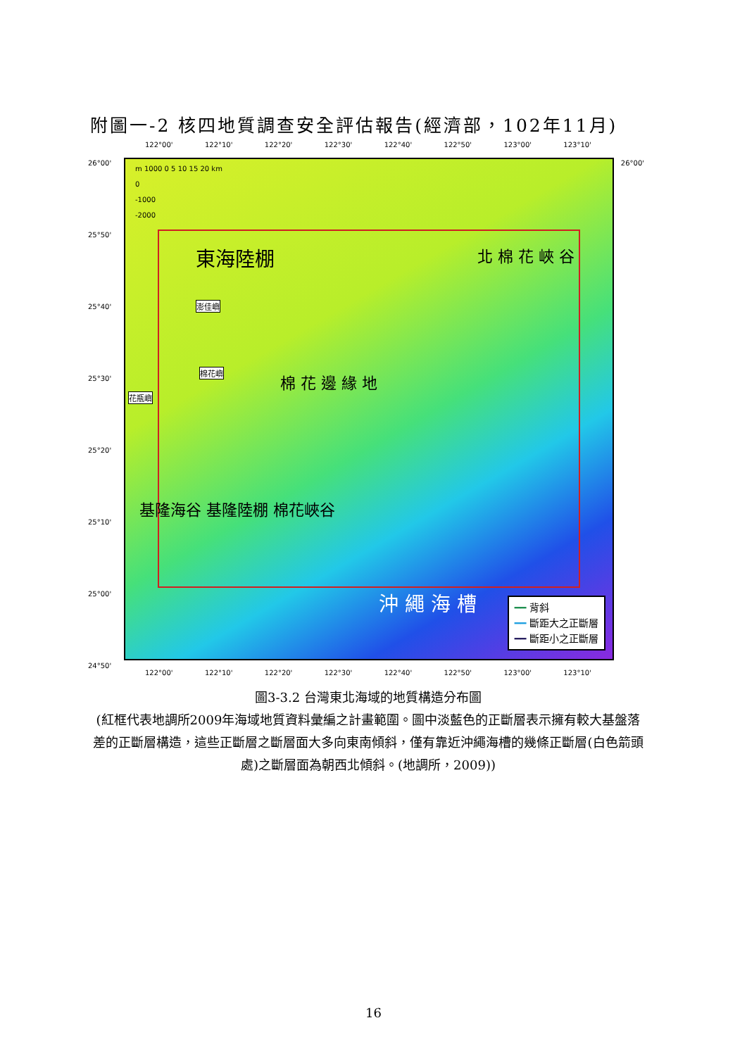附圖一-2 核四地質調查安全評估報告(經濟部，102年11月)
122°00' 122°10' 122°20' 122°30' 122°40' 122°50' 123°00' 123°10'
m 1000 0 5 10 15 20 km
0
-1000
-2000
東海陸棚 北 棉 花 峽 谷
棉 花 邊 緣 地
基隆海谷 基隆陸棚 棉花峽谷
沖 繩 海 槽
澎佳嶼
棉花嶼
花瓶嶼
━━ 背斜
━━ 斷距大之正斷層
━━ 斷距小之正斷層
26°00' 26°00'
25°50'
25°40'
25°30'
25°20'
25°10'
25°00'
24°50'
122°00' 122°10' 122°20' 122°30' 122°40' 122°50' 123°00' 123°10'
圖3-3.2 台灣東北海域的地質構造分布圖
(紅框代表地調所2009年海域地質資料彙編之計畫範圍。圖中淡藍色的正斷層表示擁有較大基盤落差的正斷層構造，這些正斷層之斷層面大多向東南傾斜，僅有靠近沖繩海槽的幾條正斷層(白色箭頭處)之斷層面為朝西北傾斜。(地調所，2009))
16